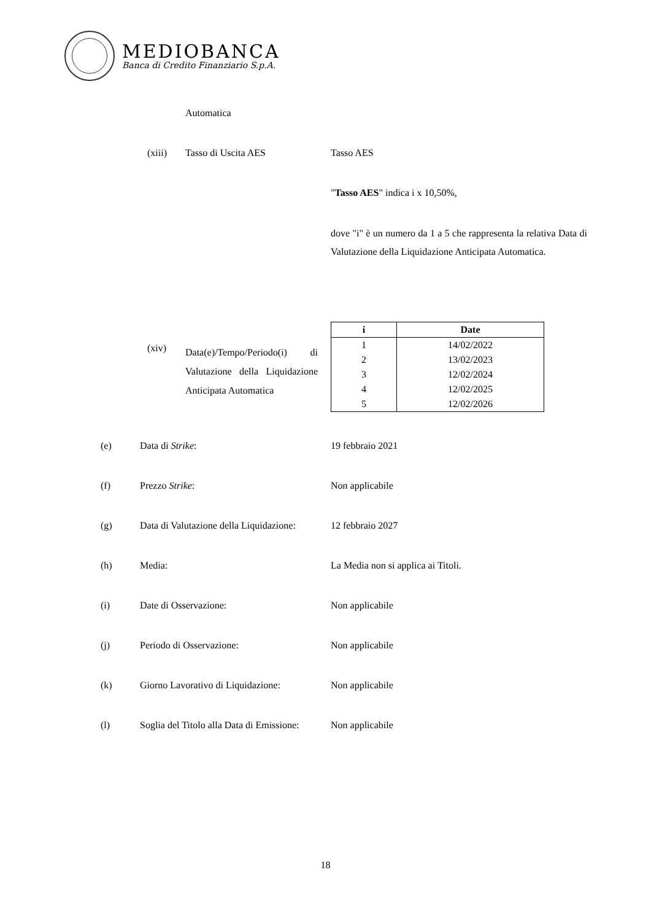MEDIOBANCA
Banca di Credito Finanziario S.p.A.
Automatica
(xiii) Tasso di Uscita AES Tasso AES
"Tasso AES" indica i x 10,50%,
dove "i" è un numero da 1 a 5 che rappresenta la relativa Data di Valutazione della Liquidazione Anticipata Automatica.
(xiv)
Data(e)/Tempo/Periodo(i) di Valutazione della Liquidazione Anticipata Automatica
| i | Date |
| --- | --- |
| 1 | 14/02/2022 |
| 2 | 13/02/2023 |
| 3 | 12/02/2024 |
| 4 | 12/02/2025 |
| 5 | 12/02/2026 |
(e) Data di Strike: 19 febbraio 2021
(f) Prezzo Strike: Non applicabile
(g) Data di Valutazione della Liquidazione: 12 febbraio 2027
(h) Media: La Media non si applica ai Titoli.
(i) Date di Osservazione: Non applicabile
(j) Periodo di Osservazione: Non applicabile
(k) Giorno Lavorativo di Liquidazione: Non applicabile
(l) Soglia del Titolo alla Data di Emissione: Non applicabile
18